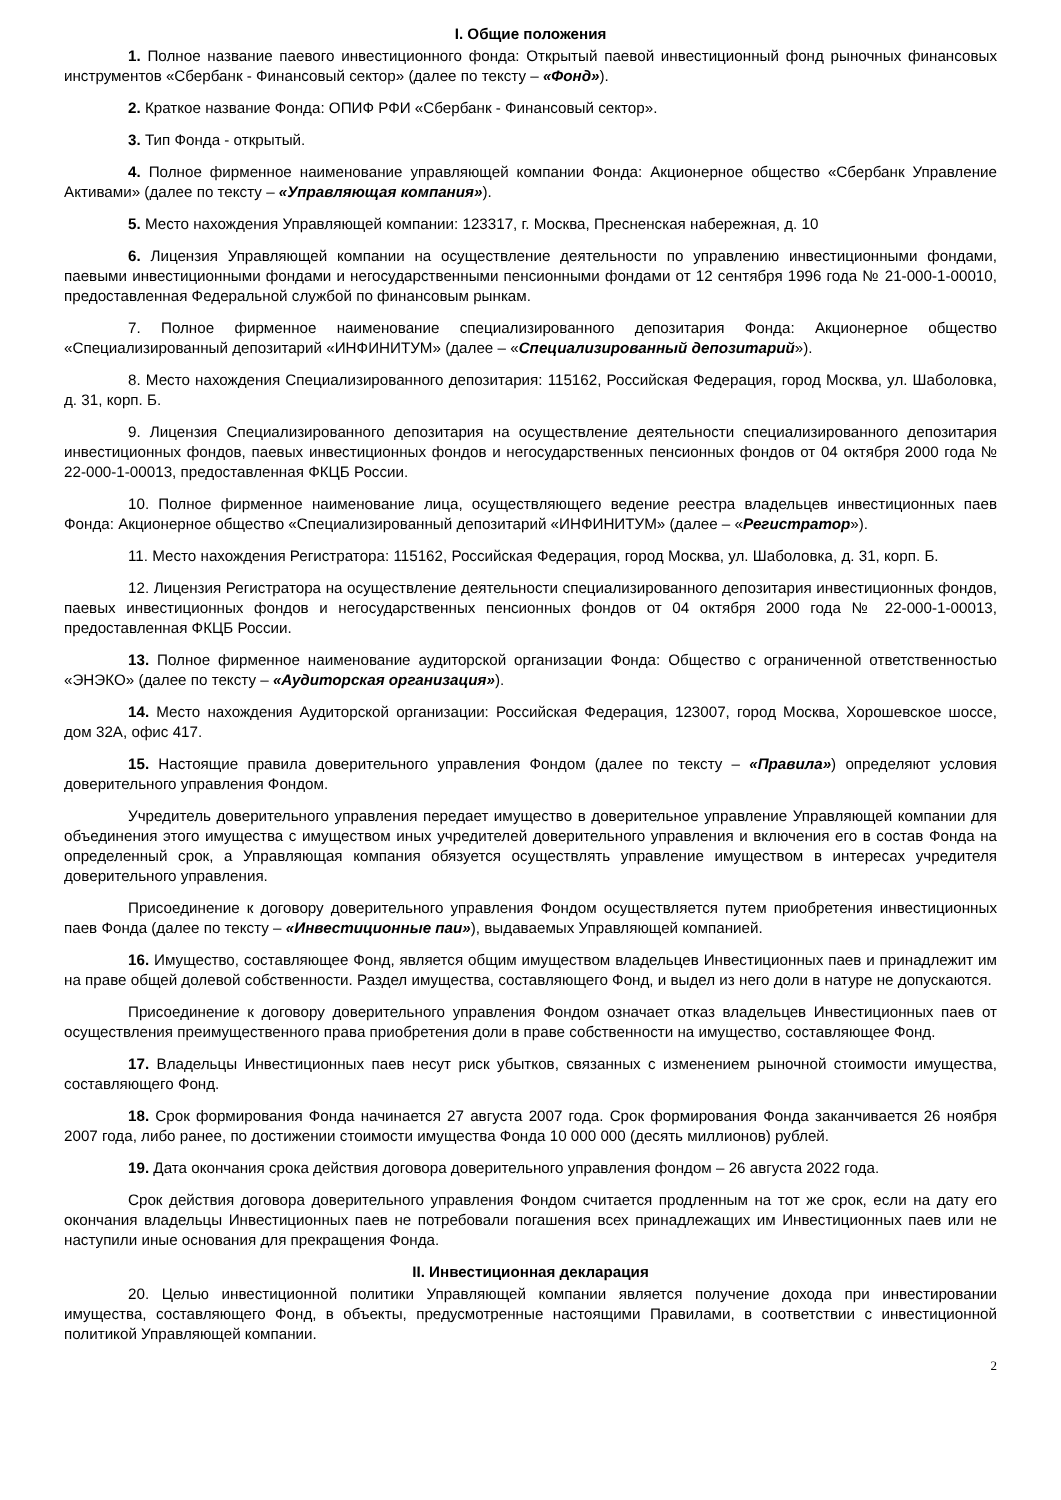I. Общие положения
1. Полное название паевого инвестиционного фонда: Открытый паевой инвестиционный фонд рыночных финансовых инструментов «Сбербанк - Финансовый сектор» (далее по тексту – «Фонд»).
2. Краткое название Фонда: ОПИФ РФИ «Сбербанк - Финансовый сектор».
3. Тип Фонда - открытый.
4. Полное фирменное наименование управляющей компании Фонда: Акционерное общество «Сбербанк Управление Активами» (далее по тексту – «Управляющая компания»).
5. Место нахождения Управляющей компании: 123317, г. Москва, Пресненская набережная, д. 10
6. Лицензия Управляющей компании на осуществление деятельности по управлению инвестиционными фондами, паевыми инвестиционными фондами и негосударственными пенсионными фондами от 12 сентября 1996 года № 21-000-1-00010, предоставленная Федеральной службой по финансовым рынкам.
7. Полное фирменное наименование специализированного депозитария Фонда: Акционерное общество «Специализированный депозитарий «ИНФИНИТУМ» (далее – «Специализированный депозитарий»).
8. Место нахождения Специализированного депозитария: 115162, Российская Федерация, город Москва, ул. Шаболовка, д. 31, корп. Б.
9. Лицензия Специализированного депозитария на осуществление деятельности специализированного депозитария инвестиционных фондов, паевых инвестиционных фондов и негосударственных пенсионных фондов от 04 октября 2000 года № 22-000-1-00013, предоставленная ФКЦБ России.
10. Полное фирменное наименование лица, осуществляющего ведение реестра владельцев инвестиционных паев Фонда: Акционерное общество «Специализированный депозитарий «ИНФИНИТУМ» (далее – «Регистратор»).
11. Место нахождения Регистратора: 115162, Российская Федерация, город Москва, ул. Шаболовка, д. 31, корп. Б.
12. Лицензия Регистратора на осуществление деятельности специализированного депозитария инвестиционных фондов, паевых инвестиционных фондов и негосударственных пенсионных фондов от 04 октября 2000 года № 22-000-1-00013, предоставленная ФКЦБ России.
13. Полное фирменное наименование аудиторской организации Фонда: Общество с ограниченной ответственностью «ЭНЭКО» (далее по тексту – «Аудиторская организация»).
14. Место нахождения Аудиторской организации: Российская Федерация, 123007, город Москва, Хорошевское шоссе, дом 32А, офис 417.
15. Настоящие правила доверительного управления Фондом (далее по тексту – «Правила») определяют условия доверительного управления Фондом.
Учредитель доверительного управления передает имущество в доверительное управление Управляющей компании для объединения этого имущества с имуществом иных учредителей доверительного управления и включения его в состав Фонда на определенный срок, а Управляющая компания обязуется осуществлять управление имуществом в интересах учредителя доверительного управления.
Присоединение к договору доверительного управления Фондом осуществляется путем приобретения инвестиционных паев Фонда (далее по тексту – «Инвестиционные паи»), выдаваемых Управляющей компанией.
16. Имущество, составляющее Фонд, является общим имуществом владельцев Инвестиционных паев и принадлежит им на праве общей долевой собственности. Раздел имущества, составляющего Фонд, и выдел из него доли в натуре не допускаются.
Присоединение к договору доверительного управления Фондом означает отказ владельцев Инвестиционных паев от осуществления преимущественного права приобретения доли в праве собственности на имущество, составляющее Фонд.
17. Владельцы Инвестиционных паев несут риск убытков, связанных с изменением рыночной стоимости имущества, составляющего Фонд.
18. Срок формирования Фонда начинается 27 августа 2007 года. Срок формирования Фонда заканчивается 26 ноября 2007 года, либо ранее, по достижении стоимости имущества Фонда 10 000 000 (десять миллионов) рублей.
19. Дата окончания срока действия договора доверительного управления фондом – 26 августа 2022 года.
Срок действия договора доверительного управления Фондом считается продленным на тот же срок, если на дату его окончания владельцы Инвестиционных паев не потребовали погашения всех принадлежащих им Инвестиционных паев или не наступили иные основания для прекращения Фонда.
II. Инвестиционная декларация
20. Целью инвестиционной политики Управляющей компании является получение дохода при инвестировании имущества, составляющего Фонд, в объекты, предусмотренные настоящими Правилами, в соответствии с инвестиционной политикой Управляющей компании.
2